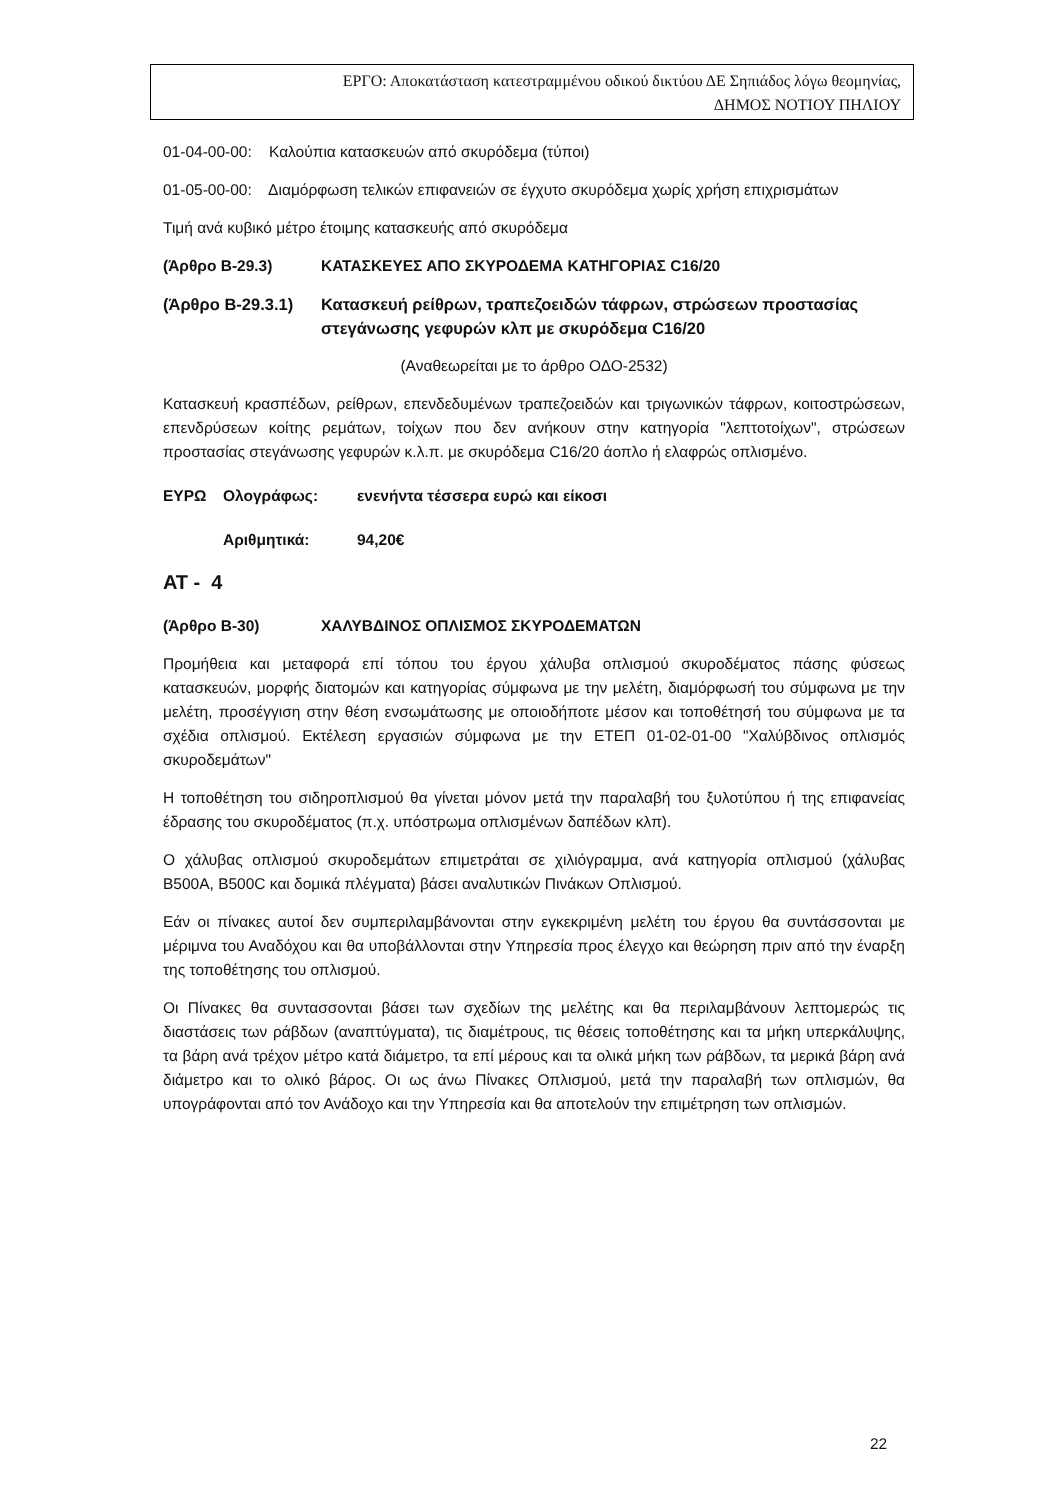ΕΡΓΟ: Αποκατάσταση κατεστραμμένου οδικού δικτύου ΔΕ Σηπιάδος λόγω θεομηνίας,
ΔΗΜΟΣ ΝΟΤΙΟΥ ΠΗΛΙΟΥ
01-04-00-00: Καλούπια κατασκευών από σκυρόδεμα (τύποι)
01-05-00-00: Διαμόρφωση τελικών επιφανειών σε έγχυτο σκυρόδεμα χωρίς χρήση επιχρισμάτων
Τιμή ανά κυβικό μέτρο έτοιμης κατασκευής από σκυρόδεμα
(Άρθρο Β-29.3) ΚΑΤΑΣΚΕΥΕΣ ΑΠΟ ΣΚΥΡΟΔΕΜΑ ΚΑΤΗΓΟΡΙΑΣ C16/20
(Άρθρο Β-29.3.1) Κατασκευή ρείθρων, τραπεζοειδών τάφρων, στρώσεων προστασίας στεγάνωσης γεφυρών κλπ με σκυρόδεμα C16/20
(Αναθεωρείται με το άρθρο ΟΔΟ-2532)
Κατασκευή κρασπέδων, ρείθρων, επενδεδυμένων τραπεζοειδών και τριγωνικών τάφρων, κοιτοστρώσεων, επενδρύσεων κοίτης ρεμάτων, τοίχων που δεν ανήκουν στην κατηγορία "λεπτοτοίχων", στρώσεων προστασίας στεγάνωσης γεφυρών κ.λ.π. με σκυρόδεμα C16/20 άοπλο ή ελαφρώς οπλισμένο.
ΕΥΡΩ Ολογράφως: ενενήντα τέσσερα ευρώ και είκοσι
Αριθμητικά: 94,20€
ΑΤ - 4
(Άρθρο Β-30) ΧΑΛΥΒΔΙΝΟΣ ΟΠΛΙΣΜΟΣ ΣΚΥΡΟΔΕΜΑΤΩΝ
Προμήθεια και μεταφορά επί τόπου του έργου χάλυβα οπλισμού σκυροδέματος πάσης φύσεως κατασκευών, μορφής διατομών και κατηγορίας σύμφωνα με την μελέτη, διαμόρφωσή του σύμφωνα με την μελέτη, προσέγγιση στην θέση ενσωμάτωσης με οποιοδήποτε μέσον και τοποθέτησή του σύμφωνα με τα σχέδια οπλισμού. Εκτέλεση εργασιών σύμφωνα με την ΕΤΕΠ 01-02-01-00 "Χαλύβδινος οπλισμός σκυροδεμάτων"
Η τοποθέτηση του σιδηροπλισμού θα γίνεται μόνον μετά την παραλαβή του ξυλοτύπου ή της επιφανείας έδρασης του σκυροδέματος (π.χ. υπόστρωμα οπλισμένων δαπέδων κλπ).
Ο χάλυβας οπλισμού σκυροδεμάτων επιμετράται σε χιλιόγραμμα, ανά κατηγορία οπλισμού (χάλυβας Β500Α, Β500C και δομικά πλέγματα) βάσει αναλυτικών Πινάκων Οπλισμού.
Εάν οι πίνακες αυτοί δεν συμπεριλαμβάνονται στην εγκεκριμένη μελέτη του έργου θα συντάσσονται με μέριμνα του Αναδόχου και θα υποβάλλονται στην Υπηρεσία προς έλεγχο και θεώρηση πριν από την έναρξη της τοποθέτησης του οπλισμού.
Οι Πίνακες θα συντασσονται βάσει των σχεδίων της μελέτης και θα περιλαμβάνουν λεπτομερώς τις διαστάσεις των ράβδων (αναπτύγματα), τις διαμέτρους, τις θέσεις τοποθέτησης και τα μήκη υπερκάλυψης, τα βάρη ανά τρέχον μέτρο κατά διάμετρο, τα επί μέρους και τα ολικά μήκη των ράβδων, τα μερικά βάρη ανά διάμετρο και το ολικό βάρος. Οι ως άνω Πίνακες Οπλισμού, μετά την παραλαβή των οπλισμών, θα υπογράφονται από τον Ανάδοχο και την Υπηρεσία και θα αποτελούν την επιμέτρηση των οπλισμών.
22